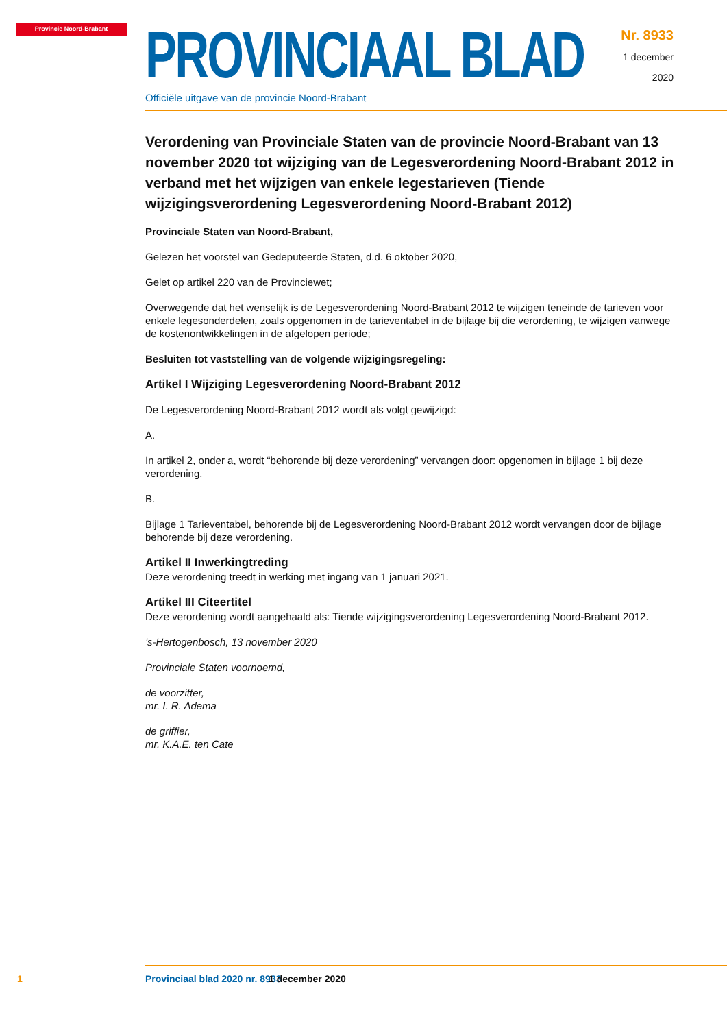Provincie Noord-Brabant
PROVINCIAAL BLAD
Officiële uitgave van de provincie Noord-Brabant
Nr. 8933
1 december
2020
Verordening van Provinciale Staten van de provincie Noord-Brabant van 13 november 2020 tot wijziging van de Legesverordening Noord-Brabant 2012 in verband met het wijzigen van enkele legestarieven (Tiende wijzigingsverordening Legesverordening Noord-Brabant 2012)
Provinciale Staten van Noord-Brabant,
Gelezen het voorstel van Gedeputeerde Staten, d.d. 6 oktober 2020,
Gelet op artikel 220 van de Provinciewet;
Overwegende dat het wenselijk is de Legesverordening Noord-Brabant 2012 te wijzigen teneinde de tarieven voor enkele legesonderdelen, zoals opgenomen in de tarieventabel in de bijlage bij die verordening, te wijzigen vanwege de kostenontwikkelingen in de afgelopen periode;
Besluiten tot vaststelling van de volgende wijzigingsregeling:
Artikel I Wijziging Legesverordening Noord-Brabant 2012
De Legesverordening Noord-Brabant 2012 wordt als volgt gewijzigd:
A.
In artikel 2, onder a, wordt “behorende bij deze verordening” vervangen door: opgenomen in bijlage 1 bij deze verordening.
B.
Bijlage 1 Tarieventabel, behorende bij de Legesverordening Noord-Brabant 2012 wordt vervangen door de bijlage behorende bij deze verordening.
Artikel II Inwerkingtreding
Deze verordening treedt in werking met ingang van 1 januari 2021.
Artikel III Citeertitel
Deze verordening wordt aangehaald als: Tiende wijzigingsverordening Legesverordening Noord-Brabant 2012.
’s-Hertogenbosch, 13 november 2020
Provinciale Staten voornoemd,
de voorzitter,
mr. I. R. Adema
de griffier,
mr. K.A.E. ten Cate
1 Provinciaal blad 2020 nr. 8933 1 december 2020